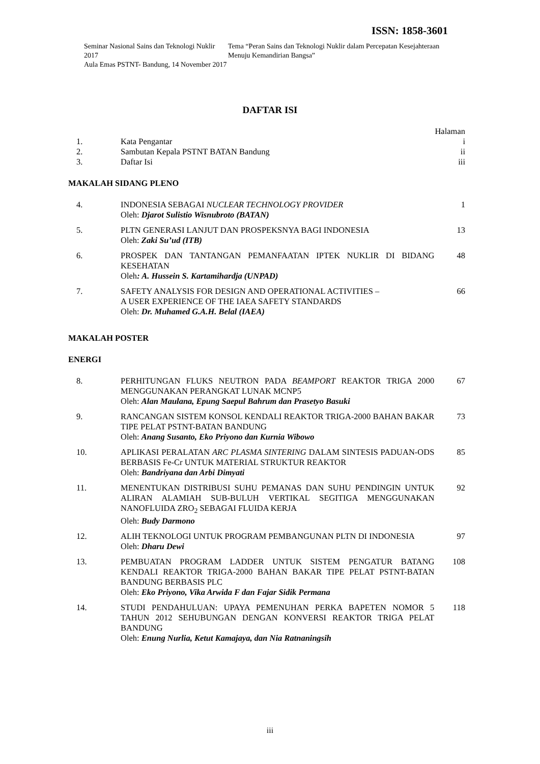ISSN: 1858-3601
Seminar Nasional Sains dan Teknologi Nuklir 2017
Aula Emas PSTNT- Bandung, 14 November 2017
Tema “Peran Sains dan Teknologi Nuklir dalam Percepatan Kesejahteraan Menuju Kemandirian Bangsa”
DAFTAR ISI
Halaman
| 1. | Kata Pengantar | i |
| 2. | Sambutan Kepala PSTNT BATAN Bandung | ii |
| 3. | Daftar Isi | iii |
MAKALAH SIDANG PLENO
| 4. | INDONESIA SEBAGAI NUCLEAR TECHNOLOGY PROVIDER Oleh: Djarot Sulistio Wisnubroto (BATAN) | 1 |
| 5. | PLTN GENERASI LANJUT DAN PROSPEKSNYA BAGI INDONESIA Oleh: Zaki Su’ud (ITB) | 13 |
| 6. | PROSPEK DAN TANTANGAN PEMANFAATAN IPTEK NUKLIR DI BIDANG KESEHATAN Oleh : A. Hussein S. Kartamihardja (UNPAD) | 48 |
| 7. | SAFETY ANALYSIS FOR DESIGN AND OPERATIONAL ACTIVITIES – A USER EXPERIENCE OF THE IAEA SAFETY STANDARDS Oleh: Dr. Muhamed G.A.H. Belal (IAEA) | 66 |
MAKALAH POSTER
ENERGI
| 8. | PERHITUNGAN FLUKS NEUTRON PADA BEAMPORT REAKTOR TRIGA 2000 MENGGUNAKAN PERANGKAT LUNAK MCNP5 Oleh: Alan Maulana, Epung Saepul Bahrum dan Prasetyo Basuki | 67 |
| 9. | RANCANGAN SISTEM KONSOL KENDALI REAKTOR TRIGA-2000 BAHAN BAKAR TIPE PELAT PSTNT-BATAN BANDUNG Oleh: Anang Susanto, Eko Priyono dan Kurnia Wibowo | 73 |
| 10. | APLIKASI PERALATAN ARC PLASMA SINTERING DALAM SINTESIS PADUAN-ODS BERBASIS Fe-Cr UNTUK MATERIAL STRUKTUR REAKTOR Oleh: Bandriyana dan Arbi Dimyati | 85 |
| 11. | MENENTUKAN DISTRIBUSI SUHU PEMANAS DAN SUHU PENDINGIN UNTUK ALIRAN ALAMIAH SUB-BULUH VERTIKAL SEGITIGA MENGGUNAKAN NANOFLUIDA ZRO<sub>2</sub> SEBAGAI FLUIDA KERJA Oleh: Budy Darmono | 92 |
| 12. | ALIH TEKNOLOGI UNTUK PROGRAM PEMBANGUNAN PLTN DI INDONESIA Oleh: Dharu Dewi | 97 |
| 13. | PEMBUATAN PROGRAM LADDER UNTUK SISTEM PENGATUR BATANG KENDALI REAKTOR TRIGA-2000 BAHAN BAKAR TIPE PELAT PSTNT-BATAN BANDUNG BERBASIS PLC Oleh: Eko Priyono, Vika Arwida F dan Fajar Sidik Permana | 108 |
| 14. | STUDI PENDAHULUAN: UPAYA PEMENUHAN PERKA BAPETEN NOMOR 5 TAHUN 2012 SEHUBUNGAN DENGAN KONVERSI REAKTOR TRIGA PELAT BANDUNG Oleh: Enung Nurlia, Ketut Kamajaya, dan Nia Ratnaningsih | 118 |
iii